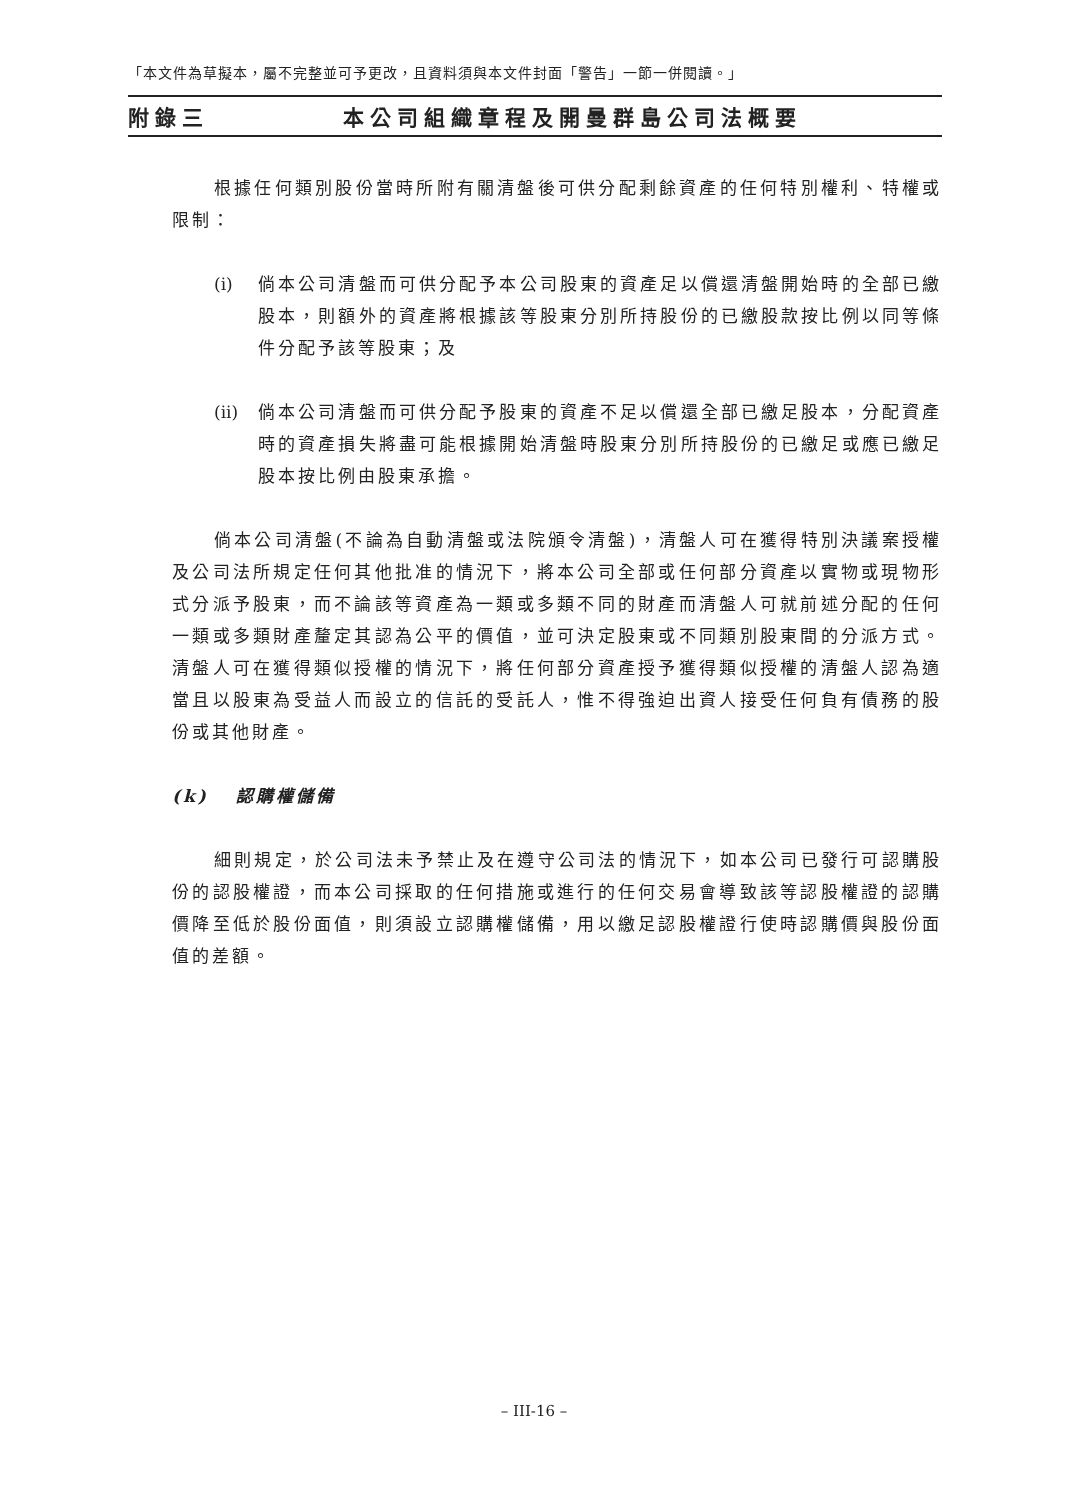「本文件為草擬本，屬不完整並可予更改，且資料須與本文件封面「警告」一節一併閱讀。」
附錄三 本公司組織章程及開曼群島公司法概要
根據任何類別股份當時所附有關清盤後可供分配剩餘資產的任何特別權利、特權或限制：
(i) 倘本公司清盤而可供分配予本公司股東的資產足以償還清盤開始時的全部已繳股本，則額外的資產將根據該等股東分別所持股份的已繳股款按比例以同等條件分配予該等股東；及
(ii) 倘本公司清盤而可供分配予股東的資產不足以償還全部已繳足股本，分配資產時的資產損失將盡可能根據開始清盤時股東分別所持股份的已繳足或應已繳足股本按比例由股東承擔。
倘本公司清盤(不論為自動清盤或法院頒令清盤)，清盤人可在獲得特別決議案授權及公司法所規定任何其他批准的情況下，將本公司全部或任何部分資產以實物或現物形式分派予股東，而不論該等資產為一類或多類不同的財產而清盤人可就前述分配的任何一類或多類財產釐定其認為公平的價值，並可決定股東或不同類別股東間的分派方式。清盤人可在獲得類似授權的情況下，將任何部分資產授予獲得類似授權的清盤人認為適當且以股東為受益人而設立的信託的受託人，惟不得強迫出資人接受任何負有債務的股份或其他財產。
(k) 認購權儲備
細則規定，於公司法未予禁止及在遵守公司法的情況下，如本公司已發行可認購股份的認股權證，而本公司採取的任何措施或進行的任何交易會導致該等認股權證的認購價降至低於股份面值，則須設立認購權儲備，用以繳足認股權證行使時認購價與股份面值的差額。
– III-16 –